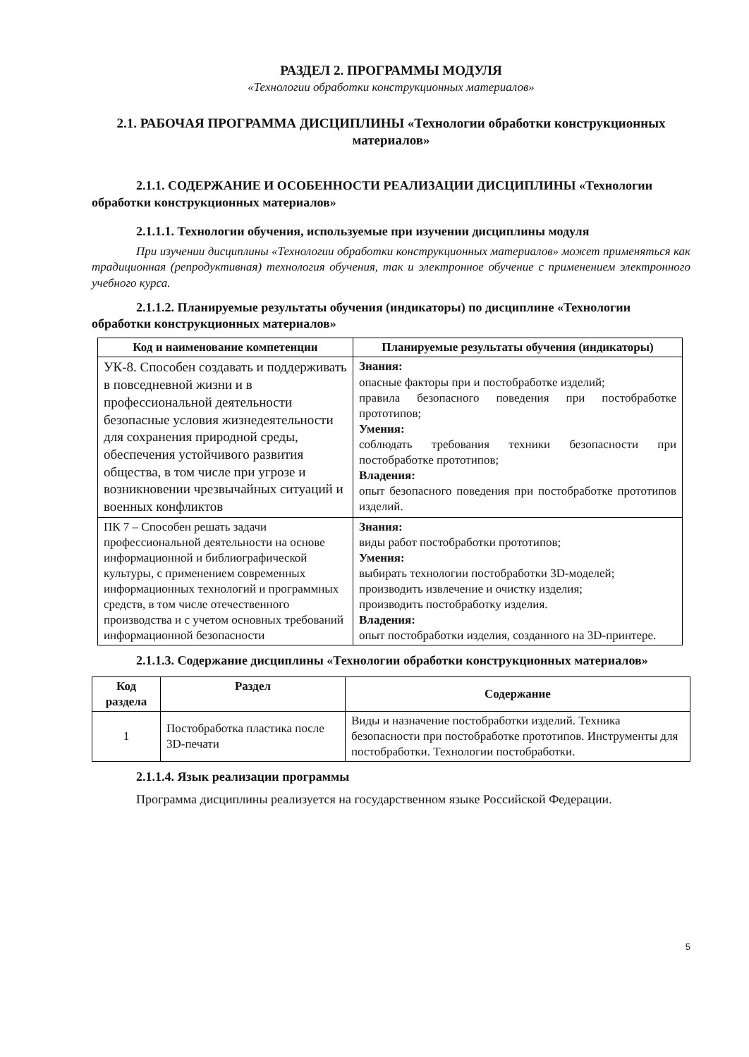РАЗДЕЛ 2. ПРОГРАММЫ МОДУЛЯ
«Технологии обработки конструкционных материалов»
2.1. РАБОЧАЯ ПРОГРАММА ДИСЦИПЛИНЫ «Технологии обработки конструкционных материалов»
2.1.1. СОДЕРЖАНИЕ И ОСОБЕННОСТИ РЕАЛИЗАЦИИ ДИСЦИПЛИНЫ «Технологии обработки конструкционных материалов»
2.1.1.1. Технологии обучения, используемые при изучении дисциплины модуля
При изучении дисциплины «Технологии обработки конструкционных материалов» может применяться как традиционная (репродуктивная) технология обучения, так и электронное обучение с применением электронного учебного курса.
2.1.1.2. Планируемые результаты обучения (индикаторы) по дисциплине «Технологии обработки конструкционных материалов»
| Код и наименование компетенции | Планируемые результаты обучения (индикаторы) |
| --- | --- |
| УК-8. Способен создавать и поддерживать в повседневной жизни и в профессиональной деятельности безопасные условия жизнедеятельности для сохранения природной среды, обеспечения устойчивого развития общества, в том числе при угрозе и возникновении чрезвычайных ситуаций и военных конфликтов | Знания: опасные факторы при и постобработке изделий; правила безопасного поведения при постобработке прототипов; Умения: соблюдать требования техники безопасности при постобработке прототипов; Владения: опыт безопасного поведения при постобработке прототипов изделий. |
| ПК 7 – Способен решать задачи профессиональной деятельности на основе информационной и библиографической культуры, с применением современных информационных технологий и программных средств, в том числе отечественного производства и с учетом основных требований информационной безопасности | Знания: виды работ постобработки прототипов; Умения: выбирать технологии постобработки 3D-моделей; производить извлечение и очистку изделия; производить постобработку изделия. Владения: опыт постобработки изделия, созданного на 3D-принтере. |
2.1.1.3. Содержание дисциплины «Технологии обработки конструкционных материалов»
| Код раздела | Раздел | Содержание |
| --- | --- | --- |
| 1 | Постобработка пластика после 3D-печати | Виды и назначение постобработки изделий. Техника безопасности при постобработке прототипов. Инструменты для постобработки. Технологии постобработки. |
2.1.1.4. Язык реализации программы
Программа дисциплины реализуется на государственном языке Российской Федерации.
5